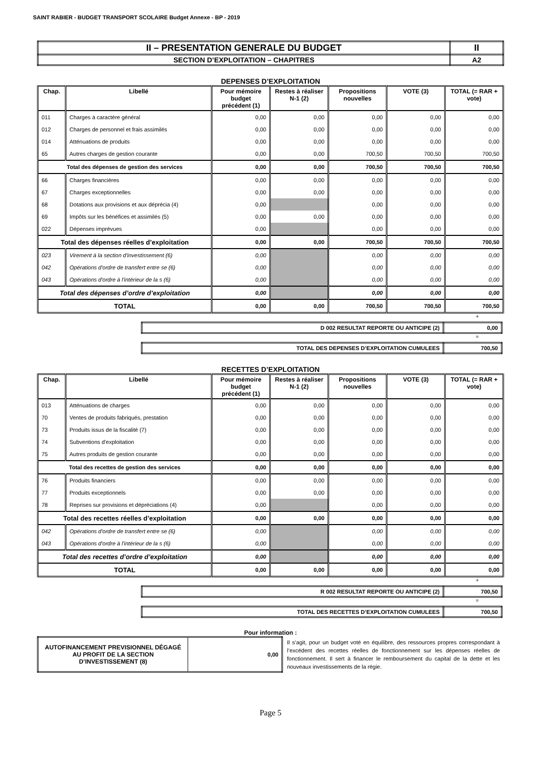SAINT RABIER - BUDGET TRANSPORT SCOLAIRE Budget Annexe - BP - 2019
| II – PRESENTATION GENERALE DU BUDGET | II |
| SECTION D’EXPLOITATION – CHAPITRES | A2 |
DEPENSES D’EXPLOITATION
| Chap. | Libellé | Pour mémoire budget précédent (1) | Restes à réaliser N-1 (2) | Propositions nouvelles | VOTE (3) | TOTAL (= RAR + vote) |
| --- | --- | --- | --- | --- | --- | --- |
| 011 | Charges à caractère général | 0,00 | 0,00 | 0,00 | 0,00 | 0,00 |
| 012 | Charges de personnel et frais assimilés | 0,00 | 0,00 | 0,00 | 0,00 | 0,00 |
| 014 | Atténuations de produits | 0,00 | 0,00 | 0,00 | 0,00 | 0,00 |
| 65 | Autres charges de gestion courante | 0,00 | 0,00 | 700,50 | 700,50 | 700,50 |
| Total des dépenses de gestion des services | | 0,00 | 0,00 | 700,50 | 700,50 | 700,50 |
| 66 | Charges financières | 0,00 | 0,00 | 0,00 | 0,00 | 0,00 |
| 67 | Charges exceptionnelles | 0,00 | 0,00 | 0,00 | 0,00 | 0,00 |
| 68 | Dotations aux provisions et aux dépréciа (4) | 0,00 | | 0,00 | 0,00 | 0,00 |
| 69 | Impôts sur les bénéfices et assimilés (5) | 0,00 | 0,00 | 0,00 | 0,00 | 0,00 |
| 022 | Dépenses imprévues | 0,00 | | 0,00 | 0,00 | 0,00 |
| Total des dépenses réelles d’exploitation | | 0,00 | 0,00 | 700,50 | 700,50 | 700,50 |
| 023 | Virement à la section d'investissement (6) | 0,00 | | 0,00 | 0,00 | 0,00 |
| 042 | Opérations d'ordre de transfert entre se (6) | 0,00 | | 0,00 | 0,00 | 0,00 |
| 043 | Opérations d'ordre à l'intérieur de la s (6) | 0,00 | | 0,00 | 0,00 | 0,00 |
| Total des dépenses d’ordre d’exploitation | | 0,00 | | 0,00 | 0,00 | 0,00 |
| TOTAL | | 0,00 | 0,00 | 700,50 | 700,50 | 700,50 |
+
| D 002 RESULTAT REPORTE OU ANTICIPE (2) | 0,00 |
=
| TOTAL DES DEPENSES D’EXPLOITATION CUMULEES | 700,50 |
RECETTES D’EXPLOITATION
| Chap. | Libellé | Pour mémoire budget précédent (1) | Restes à réaliser N-1 (2) | Propositions nouvelles | VOTE (3) | TOTAL (= RAR + vote) |
| --- | --- | --- | --- | --- | --- | --- |
| 013 | Atténuations de charges | 0,00 | 0,00 | 0,00 | 0,00 | 0,00 |
| 70 | Ventes de produits fabriqués, prestation | 0,00 | 0,00 | 0,00 | 0,00 | 0,00 |
| 73 | Produits issus de la fiscalité (7) | 0,00 | 0,00 | 0,00 | 0,00 | 0,00 |
| 74 | Subventions d'exploitation | 0,00 | 0,00 | 0,00 | 0,00 | 0,00 |
| 75 | Autres produits de gestion courante | 0,00 | 0,00 | 0,00 | 0,00 | 0,00 |
| Total des recettes de gestion des services | | 0,00 | 0,00 | 0,00 | 0,00 | 0,00 |
| 76 | Produits financiers | 0,00 | 0,00 | 0,00 | 0,00 | 0,00 |
| 77 | Produits exceptionnels | 0,00 | 0,00 | 0,00 | 0,00 | 0,00 |
| 78 | Reprises sur provisions et dépréciations (4) | 0,00 | | 0,00 | 0,00 | 0,00 |
| Total des recettes réelles d’exploitation | | 0,00 | 0,00 | 0,00 | 0,00 | 0,00 |
| 042 | Opérations d'ordre de transfert entre se (6) | 0,00 | | 0,00 | 0,00 | 0,00 |
| 043 | Opérations d'ordre à l'intérieur de la s (6) | 0,00 | | 0,00 | 0,00 | 0,00 |
| Total des recettes d’ordre d’exploitation | | 0,00 | | 0,00 | 0,00 | 0,00 |
| TOTAL | | 0,00 | 0,00 | 0,00 | 0,00 | 0,00 |
+
| R 002 RESULTAT REPORTE OU ANTICIPE (2) | 700,50 |
=
| TOTAL DES RECETTES D’EXPLOITATION CUMULEES | 700,50 |
Pour information :
| AUTOFINANCEMENT PREVISIONNEL DÉGAGÉ AU PROFIT DE LA SECTION D’INVESTISSEMENT (8) | 0,00 |
Il s’agit, pour un budget voté en équilibre, des ressources propres correspondant à l’excédent des recettes réelles de fonctionnement sur les dépenses réelles de fonctionnement. Il sert à financer le remboursement du capital de la dette et les nouveaux investissements de la régie.
Page 5